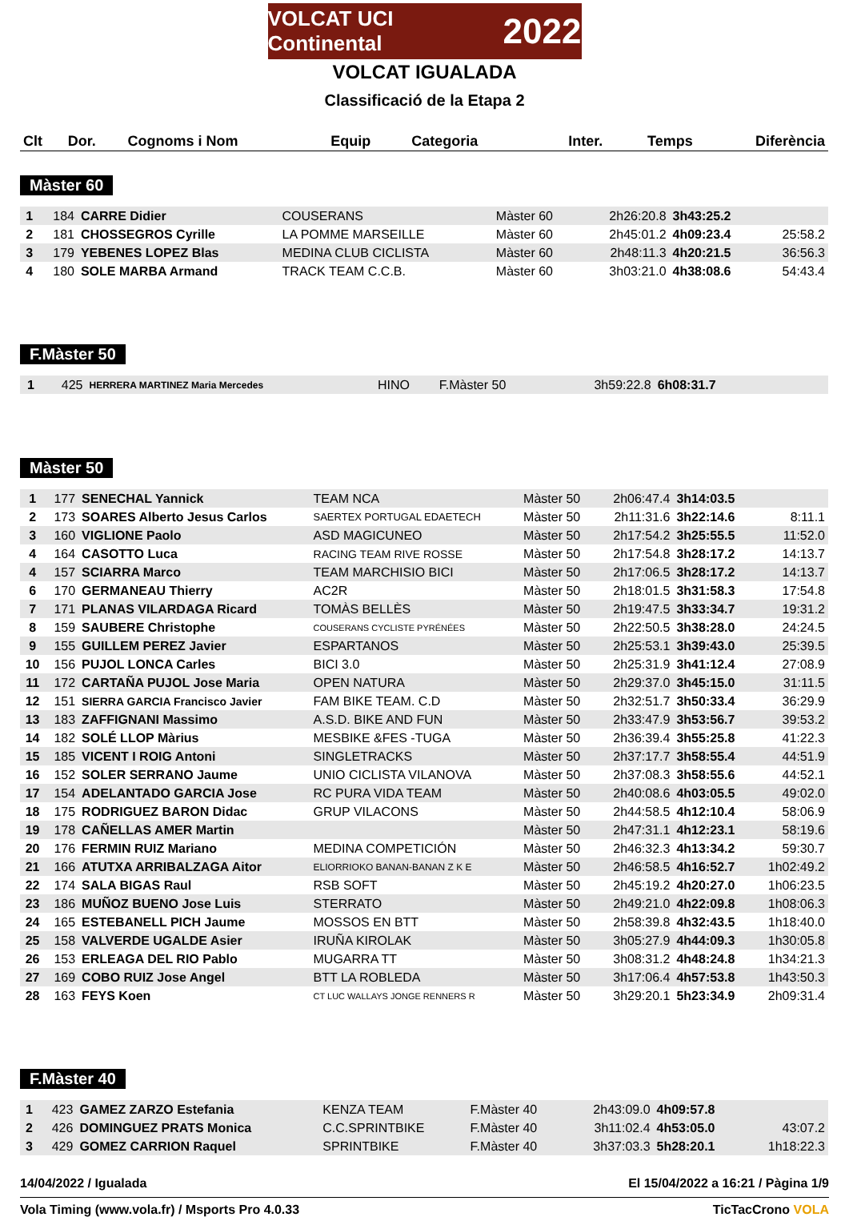VOLCAT UCI Continental 2022
VOLCAT IGUALADA
Classificació de la Etapa 2
| Clt | Dor. | Cognoms i Nom | Equip | Categoria | Inter. | Temps | Diferència |
| --- | --- | --- | --- | --- | --- | --- | --- |
Màster 60
| 1 | 184 | CARRE Didier | COUSERANS | Màster 60 | 2h26:20.8 | 3h43:25.2 | |
| 2 | 181 | CHOSSEGROS Cyrille | LA POMME MARSEILLE | Màster 60 | 2h45:01.2 | 4h09:23.4 | 25:58.2 |
| 3 | 179 | YEBENES LOPEZ Blas | MEDINA CLUB CICLISTA | Màster 60 | 2h48:11.3 | 4h20:21.5 | 36:56.3 |
| 4 | 180 | SOLE MARBA Armand | TRACK TEAM C.C.B. | Màster 60 | 3h03:21.0 | 4h38:08.6 | 54:43.4 |
F.Màster 50
| 1 | 425 | HERRERA MARTINEZ Maria Mercedes | HINO | F.Màster 50 | 3h59:22.8 | 6h08:31.7 | |
Màster 50
| 1 | 177 | SENECHAL Yannick | TEAM NCA | Màster 50 | 2h06:47.4 | 3h14:03.5 | |
| 2 | 173 | SOARES Alberto Jesus Carlos | SAERTEX PORTUGAL EDAETECH | Màster 50 | 2h11:31.6 | 3h22:14.6 | 8:11.1 |
| 3 | 160 | VIGLIONE Paolo | ASD MAGICUNEO | Màster 50 | 2h17:54.2 | 3h25:55.5 | 11:52.0 |
| 4 | 164 | CASOTTO Luca | RACING TEAM RIVE ROSSE | Màster 50 | 2h17:54.8 | 3h28:17.2 | 14:13.7 |
| 4 | 157 | SCIARRA Marco | TEAM MARCHISIO BICI | Màster 50 | 2h17:06.5 | 3h28:17.2 | 14:13.7 |
| 6 | 170 | GERMANEAU Thierry | AC2R | Màster 50 | 2h18:01.5 | 3h31:58.3 | 17:54.8 |
| 7 | 171 | PLANAS VILARDAGA Ricard | TOMÀS BELLÈS | Màster 50 | 2h19:47.5 | 3h33:34.7 | 19:31.2 |
| 8 | 159 | SAUBERE Christophe | COUSERANS CYCLISTE PYRÉNÉES | Màster 50 | 2h22:50.5 | 3h38:28.0 | 24:24.5 |
| 9 | 155 | GUILLEM PEREZ Javier | ESPARTANOS | Màster 50 | 2h25:53.1 | 3h39:43.0 | 25:39.5 |
| 10 | 156 | PUJOL LONCA Carles | BICI 3.0 | Màster 50 | 2h25:31.9 | 3h41:12.4 | 27:08.9 |
| 11 | 172 | CARTAÑA PUJOL Jose Maria | OPEN NATURA | Màster 50 | 2h29:37.0 | 3h45:15.0 | 31:11.5 |
| 12 | 151 | SIERRA GARCIA Francisco Javier | FAM BIKE TEAM. C.D | Màster 50 | 2h32:51.7 | 3h50:33.4 | 36:29.9 |
| 13 | 183 | ZAFFIGNANI Massimo | A.S.D. BIKE AND FUN | Màster 50 | 2h33:47.9 | 3h53:56.7 | 39:53.2 |
| 14 | 182 | SOLÉ LLOP Màrius | MESBIKE &FES -TUGA | Màster 50 | 2h36:39.4 | 3h55:25.8 | 41:22.3 |
| 15 | 185 | VICENT I ROIG Antoni | SINGLETRACKS | Màster 50 | 2h37:17.7 | 3h58:55.4 | 44:51.9 |
| 16 | 152 | SOLER SERRANO Jaume | UNIO CICLISTA VILANOVA | Màster 50 | 2h37:08.3 | 3h58:55.6 | 44:52.1 |
| 17 | 154 | ADELANTADO GARCIA Jose | RC PURA VIDA TEAM | Màster 50 | 2h40:08.6 | 4h03:05.5 | 49:02.0 |
| 18 | 175 | RODRIGUEZ BARON Didac | GRUP VILACONS | Màster 50 | 2h44:58.5 | 4h12:10.4 | 58:06.9 |
| 19 | 178 | CAÑELLAS AMER Martin | | Màster 50 | 2h47:31.1 | 4h12:23.1 | 58:19.6 |
| 20 | 176 | FERMIN RUIZ Mariano | MEDINA COMPETICIÓN | Màster 50 | 2h46:32.3 | 4h13:34.2 | 59:30.7 |
| 21 | 166 | ATUTXA ARRIBALZAGA Aitor | ELIORRIOKO BANAN-BANAN Z K E | Màster 50 | 2h46:58.5 | 4h16:52.7 | 1h02:49.2 |
| 22 | 174 | SALA BIGAS Raul | RSB SOFT | Màster 50 | 2h45:19.2 | 4h20:27.0 | 1h06:23.5 |
| 23 | 186 | MUÑOZ BUENO Jose Luis | STERRATO | Màster 50 | 2h49:21.0 | 4h22:09.8 | 1h08:06.3 |
| 24 | 165 | ESTEBANELL PICH Jaume | MOSSOS EN BTT | Màster 50 | 2h58:39.8 | 4h32:43.5 | 1h18:40.0 |
| 25 | 158 | VALVERDE UGALDE Asier | IRUÑA KIROLAK | Màster 50 | 3h05:27.9 | 4h44:09.3 | 1h30:05.8 |
| 26 | 153 | ERLEAGA DEL RIO Pablo | MUGARRA TT | Màster 50 | 3h08:31.2 | 4h48:24.8 | 1h34:21.3 |
| 27 | 169 | COBO RUIZ Jose Angel | BTT LA ROBLEDA | Màster 50 | 3h17:06.4 | 4h57:53.8 | 1h43:50.3 |
| 28 | 163 | FEYS Koen | CT LUC WALLAYS JONGE RENNERS R | Màster 50 | 3h29:20.1 | 5h23:34.9 | 2h09:31.4 |
F.Màster 40
| 1 | 423 | GAMEZ ZARZO Estefania | KENZA TEAM | F.Màster 40 | 2h43:09.0 | 4h09:57.8 | |
| 2 | 426 | DOMINGUEZ PRATS Monica | C.C.SPRINTBIKE | F.Màster 40 | 3h11:02.4 | 4h53:05.0 | 43:07.2 |
| 3 | 429 | GOMEZ CARRION Raquel | SPRINTBIKE | F.Màster 40 | 3h37:03.3 | 5h28:20.1 | 1h18:22.3 |
14/04/2022 / Igualada El 15/04/2022 a 16:21 / Pàgina 1/9
Vola Timing (www.vola.fr) / Msports Pro 4.0.33 TicTacCrono VOLA